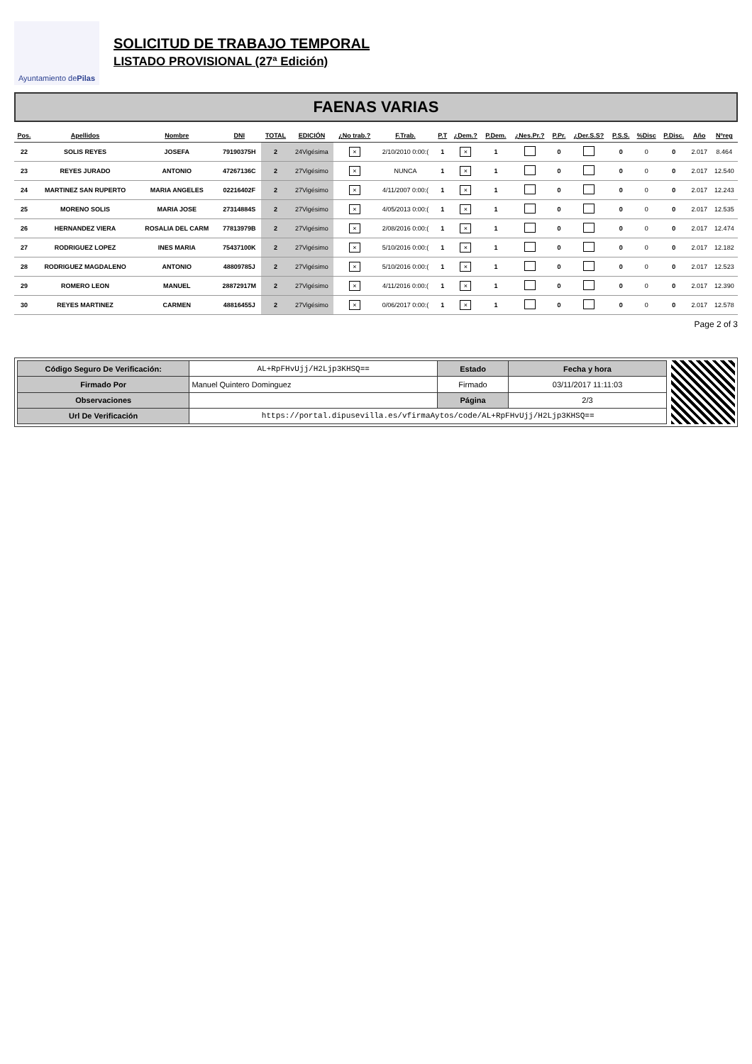Ayuntamiento de Pilas
SOLICITUD DE TRABAJO TEMPORAL
LISTADO PROVISIONAL (27ª Edición)
FAENAS VARIAS
| Pos. | Apellidos | Nombre | DNI | TOTAL | EDICIÓN | ¿No trab.? | F.Trab. | P.T | ¿Dem.? | P.Dem. | ¿Nes.Pr.? | P.Pr. | ¿Der.S.S? | P.S.S. | %Disc | P.Disc. | Año | Nºreg |
| --- | --- | --- | --- | --- | --- | --- | --- | --- | --- | --- | --- | --- | --- | --- | --- | --- | --- | --- |
| 22 | SOLIS REYES | JOSEFA | 79190375H | 2 | 24Vigésima | × | 2/10/2010 0:00:( | 1 | × | 1 | | 0 | | 0 | 0 | 0 | 2.017 | 8.464 |
| 23 | REYES JURADO | ANTONIO | 47267136C | 2 | 27Vigésimo | × | NUNCA | 1 | × | 1 | | 0 | | 0 | 0 | 0 | 2.017 | 12.540 |
| 24 | MARTINEZ SAN RUPERTO | MARIA ANGELES | 02216402F | 2 | 27Vigésimo | × | 4/11/2007 0:00:( | 1 | × | 1 | | 0 | | 0 | 0 | 0 | 2.017 | 12.243 |
| 25 | MORENO SOLIS | MARIA JOSE | 27314884S | 2 | 27Vigésimo | × | 4/05/2013 0:00:( | 1 | × | 1 | | 0 | | 0 | 0 | 0 | 2.017 | 12.535 |
| 26 | HERNANDEZ VIERA | ROSALIA DEL CARM | 77813979B | 2 | 27Vigésimo | × | 2/08/2016 0:00:( | 1 | × | 1 | | 0 | | 0 | 0 | 0 | 2.017 | 12.474 |
| 27 | RODRIGUEZ LOPEZ | INES MARIA | 75437100K | 2 | 27Vigésimo | × | 5/10/2016 0:00:( | 1 | × | 1 | | 0 | | 0 | 0 | 0 | 2.017 | 12.182 |
| 28 | RODRIGUEZ MAGDALENO | ANTONIO | 48809785J | 2 | 27Vigésimo | × | 5/10/2016 0:00:( | 1 | × | 1 | | 0 | | 0 | 0 | 0 | 2.017 | 12.523 |
| 29 | ROMERO LEON | MANUEL | 28872917M | 2 | 27Vigésimo | × | 4/11/2016 0:00:( | 1 | × | 1 | | 0 | | 0 | 0 | 0 | 2.017 | 12.390 |
| 30 | REYES MARTINEZ | CARMEN | 48816455J | 2 | 27Vigésimo | × | 0/06/2017 0:00:( | 1 | × | 1 | | 0 | | 0 | 0 | 0 | 2.017 | 12.578 |
Page 2 of 3
| Código Seguro De Verificación: | AL+RpFHvUjj/H2Ljp3KHSQ== | Estado | Fecha y hora |
| Firmado Por | Manuel Quintero Dominguez | Firmado | 03/11/2017 11:11:03 |
| Observaciones | | Página | 2/3 |
| Url De Verificación | https://portal.dipusevilla.es/vfirmaAytos/code/AL+RpFHvUjj/H2Ljp3KHSQ== | | |